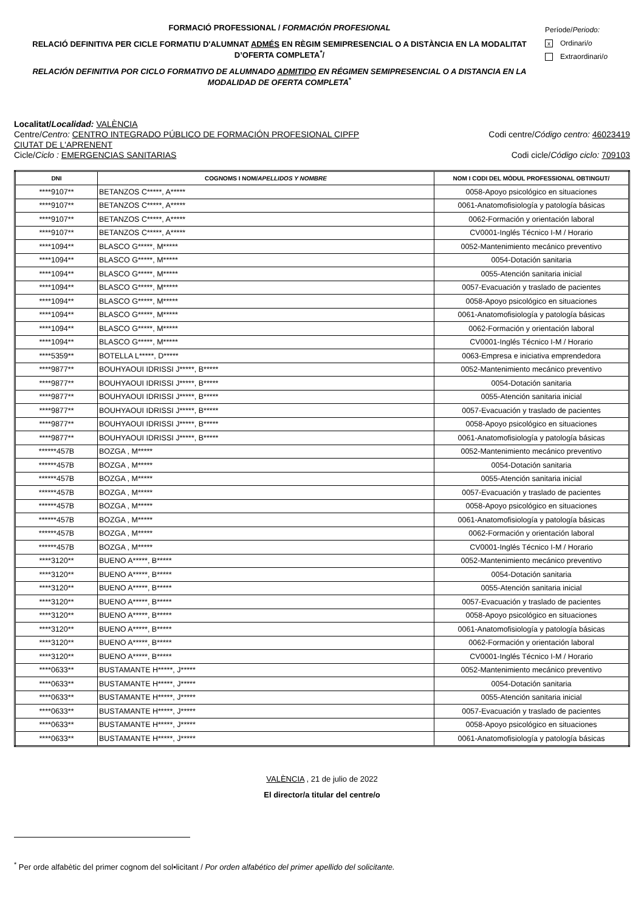FORMACIÓ PROFESSIONAL / FORMACIÓN PROFESIONAL
RELACIÓ DEFINITIVA PER CICLE FORMATIU D'ALUMNAT ADMÉS EN RÈGIM SEMIPRESENCIAL O A DISTÀNCIA EN LA MODALITAT D’OFERTA COMPLETA<sup>*</sup>/
RELACIÓN DEFINITIVA POR CICLO FORMATIVO DE ALUMNADO ADMITIDO EN RÉGIMEN SEMIPRESENCIAL O A DISTANCIA EN LA MODALIDAD DE OFERTA COMPLETA<sup>*</sup>
Període/Periodo:
x Ordinari/o
Extraordinari/o
Localitat/Localidad: VALÈNCIA
Centre/Centro: CENTRO INTEGRADO PÚBLICO DE FORMACIÓN PROFESIONAL CIPFP
CIUTAT DE L'APRENENT
Codi centre/Código centro: 46023419
Cicle/Ciclo : EMERGENCIAS SANITARIAS
Codi cicle/Código ciclo: 709103
| DNI | COGNOMS I NOM/ APELLIDOS Y NOMBRE | NOM I CODI DEL MÒDUL PROFESSIONAL OBTINGUT/ |
| --- | --- | --- |
| ****9107** | BETANZOS C*****, A***** | 0058-Apoyo psicológico en situaciones |
| ****9107** | BETANZOS C*****, A***** | 0061-Anatomofisiología y patología básicas |
| ****9107** | BETANZOS C*****, A***** | 0062-Formación y orientación laboral |
| ****9107** | BETANZOS C*****, A***** | CV0001-Inglés Técnico I-M / Horario |
| ****1094** | BLASCO G*****, M***** | 0052-Mantenimiento mecánico preventivo |
| ****1094** | BLASCO G*****, M***** | 0054-Dotación sanitaria |
| ****1094** | BLASCO G*****, M***** | 0055-Atención sanitaria inicial |
| ****1094** | BLASCO G*****, M***** | 0057-Evacuación y traslado de pacientes |
| ****1094** | BLASCO G*****, M***** | 0058-Apoyo psicológico en situaciones |
| ****1094** | BLASCO G*****, M***** | 0061-Anatomofisiología y patología básicas |
| ****1094** | BLASCO G*****, M***** | 0062-Formación y orientación laboral |
| ****1094** | BLASCO G*****, M***** | CV0001-Inglés Técnico I-M / Horario |
| ****5359** | BOTELLA L*****, D***** | 0063-Empresa e iniciativa emprendedora |
| ****9877** | BOUHYAOUI IDRISSI J*****, B***** | 0052-Mantenimiento mecánico preventivo |
| ****9877** | BOUHYAOUI IDRISSI J*****, B***** | 0054-Dotación sanitaria |
| ****9877** | BOUHYAOUI IDRISSI J*****, B***** | 0055-Atención sanitaria inicial |
| ****9877** | BOUHYAOUI IDRISSI J*****, B***** | 0057-Evacuación y traslado de pacientes |
| ****9877** | BOUHYAOUI IDRISSI J*****, B***** | 0058-Apoyo psicológico en situaciones |
| ****9877** | BOUHYAOUI IDRISSI J*****, B***** | 0061-Anatomofisiología y patología básicas |
| ******457B | BOZGA , M***** | 0052-Mantenimiento mecánico preventivo |
| ******457B | BOZGA , M***** | 0054-Dotación sanitaria |
| ******457B | BOZGA , M***** | 0055-Atención sanitaria inicial |
| ******457B | BOZGA , M***** | 0057-Evacuación y traslado de pacientes |
| ******457B | BOZGA , M***** | 0058-Apoyo psicológico en situaciones |
| ******457B | BOZGA , M***** | 0061-Anatomofisiología y patología básicas |
| ******457B | BOZGA , M***** | 0062-Formación y orientación laboral |
| ******457B | BOZGA , M***** | CV0001-Inglés Técnico I-M / Horario |
| ****3120** | BUENO A*****, B***** | 0052-Mantenimiento mecánico preventivo |
| ****3120** | BUENO A*****, B***** | 0054-Dotación sanitaria |
| ****3120** | BUENO A*****, B***** | 0055-Atención sanitaria inicial |
| ****3120** | BUENO A*****, B***** | 0057-Evacuación y traslado de pacientes |
| ****3120** | BUENO A*****, B***** | 0058-Apoyo psicológico en situaciones |
| ****3120** | BUENO A*****, B***** | 0061-Anatomofisiología y patología básicas |
| ****3120** | BUENO A*****, B***** | 0062-Formación y orientación laboral |
| ****3120** | BUENO A*****, B***** | CV0001-Inglés Técnico I-M / Horario |
| ****0633** | BUSTAMANTE H*****, J***** | 0052-Mantenimiento mecánico preventivo |
| ****0633** | BUSTAMANTE H*****, J***** | 0054-Dotación sanitaria |
| ****0633** | BUSTAMANTE H*****, J***** | 0055-Atención sanitaria inicial |
| ****0633** | BUSTAMANTE H*****, J***** | 0057-Evacuación y traslado de pacientes |
| ****0633** | BUSTAMANTE H*****, J***** | 0058-Apoyo psicológico en situaciones |
| ****0633** | BUSTAMANTE H*****, J***** | 0061-Anatomofisiología y patología básicas |
VALÈNCIA , 21 de julio de 2022
El director/a titular del centre/o
<sup>*</sup> Per orde alfabètic del primer cognom del sol•licitant / Por orden alfabético del primer apellido del solicitante.